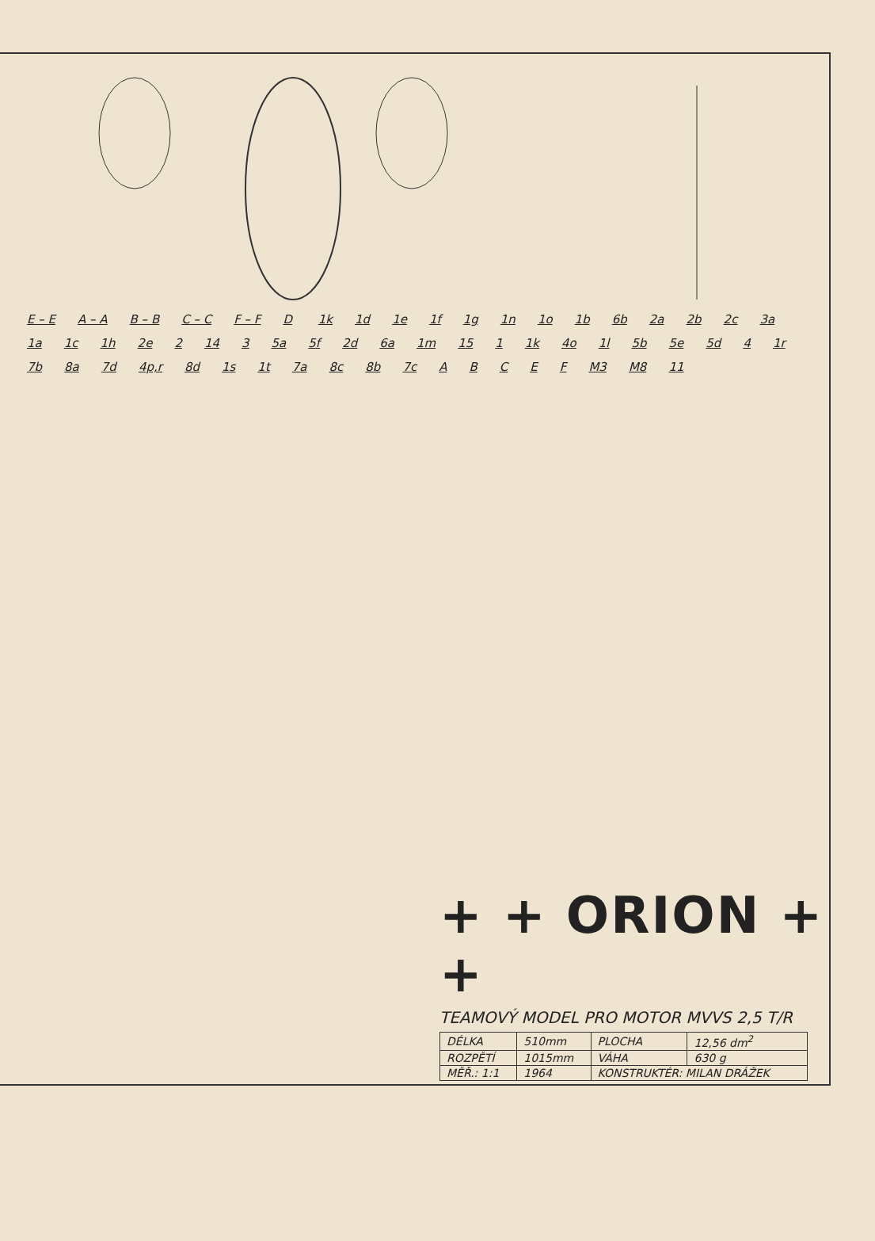E – E A – A B – B C – C F – F D 1k 1d 1e 1f 1g 1n 1o 1b 6b 2a 2b 2c 3a 1a 1c 1h 2e 2 14 3 5a 5f 2d 6a 1m 15 1 1k 4o 1l 5b 5e 5d 4 1r 7b 8a 7d 4p,r 8d 1s 1t 7a 8c 8b 7c ABCEF M3 M8 11
+ + ORION + +
TEAMOVÝ MODEL PRO MOTOR MVVS 2,5 T/R
| DÉLKA | 510mm | PLOCHA | 12,56 dm<sup>2</sup> |
| ROZPĚTÍ | 1015mm | VÁHA | 630 g |
| MĚŘ.: 1:1 | 1964 | KONSTRUKTÉR: MILAN DRÁŽEK | |